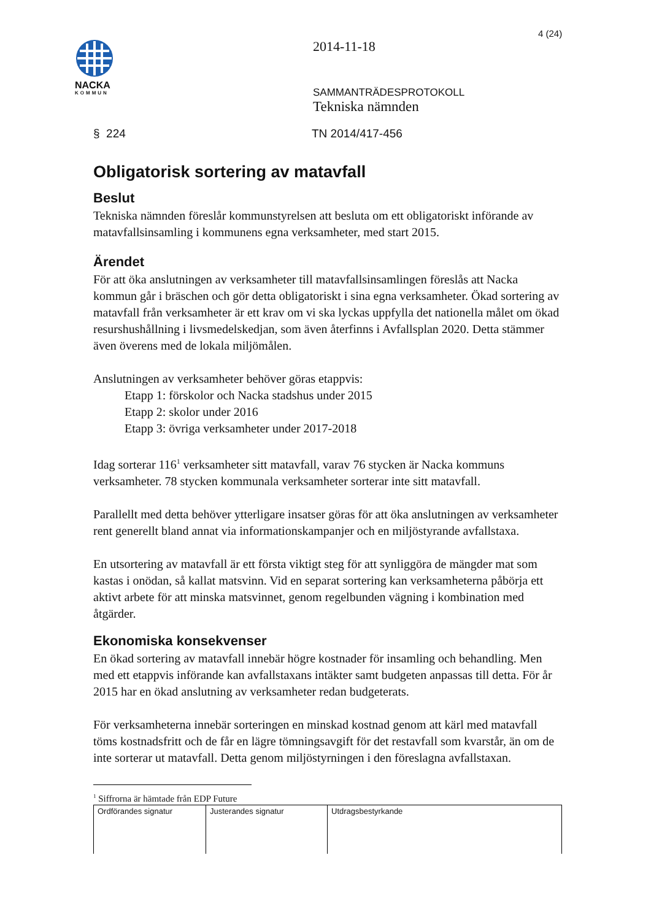4 (24)
NACKA
KOMMUN
2014-11-18
SAMMANTRÄDESPROTOKOLL
Tekniska nämnden
§ 224 TN 2014/417-456
Obligatorisk sortering av matavfall
Beslut
Tekniska nämnden föreslår kommunstyrelsen att besluta om ett obligatoriskt införande av matavfallsinsamling i kommunens egna verksamheter, med start 2015.
Ärendet
För att öka anslutningen av verksamheter till matavfallsinsamlingen föreslås att Nacka kommun går i bräschen och gör detta obligatoriskt i sina egna verksamheter. Ökad sortering av matavfall från verksamheter är ett krav om vi ska lyckas uppfylla det nationella målet om ökad resurshushållning i livsmedelskedjan, som även återfinns i Avfallsplan 2020. Detta stämmer även överens med de lokala miljömålen.
Anslutningen av verksamheter behöver göras etappvis:
Etapp 1: förskolor och Nacka stadshus under 2015
Etapp 2: skolor under 2016
Etapp 3: övriga verksamheter under 2017-2018
Idag sorterar 116<sup>1</sup> verksamheter sitt matavfall, varav 76 stycken är Nacka kommuns verksamheter. 78 stycken kommunala verksamheter sorterar inte sitt matavfall.
Parallellt med detta behöver ytterligare insatser göras för att öka anslutningen av verksamheter rent generellt bland annat via informationskampanjer och en miljöstyrande avfallstaxa.
En utsortering av matavfall är ett första viktigt steg för att synliggöra de mängder mat som kastas i onödan, så kallat matsvinn. Vid en separat sortering kan verksamheterna påbörja ett aktivt arbete för att minska matsvinnet, genom regelbunden vägning i kombination med åtgärder.
Ekonomiska konsekvenser
En ökad sortering av matavfall innebär högre kostnader för insamling och behandling. Men med ett etappvis införande kan avfallstaxans intäkter samt budgeten anpassas till detta. För år 2015 har en ökad anslutning av verksamheter redan budgeterats.
För verksamheterna innebär sorteringen en minskad kostnad genom att kärl med matavfall töms kostnadsfritt och de får en lägre tömningsavgift för det restavfall som kvarstår, än om de inte sorterar ut matavfall. Detta genom miljöstyrningen i den föreslagna avfallstaxan.
<sup>1</sup> Siffrorna är hämtade från EDP Future
| Ordförandes signatur | Justerandes signatur | Utdragsbestyrkande |